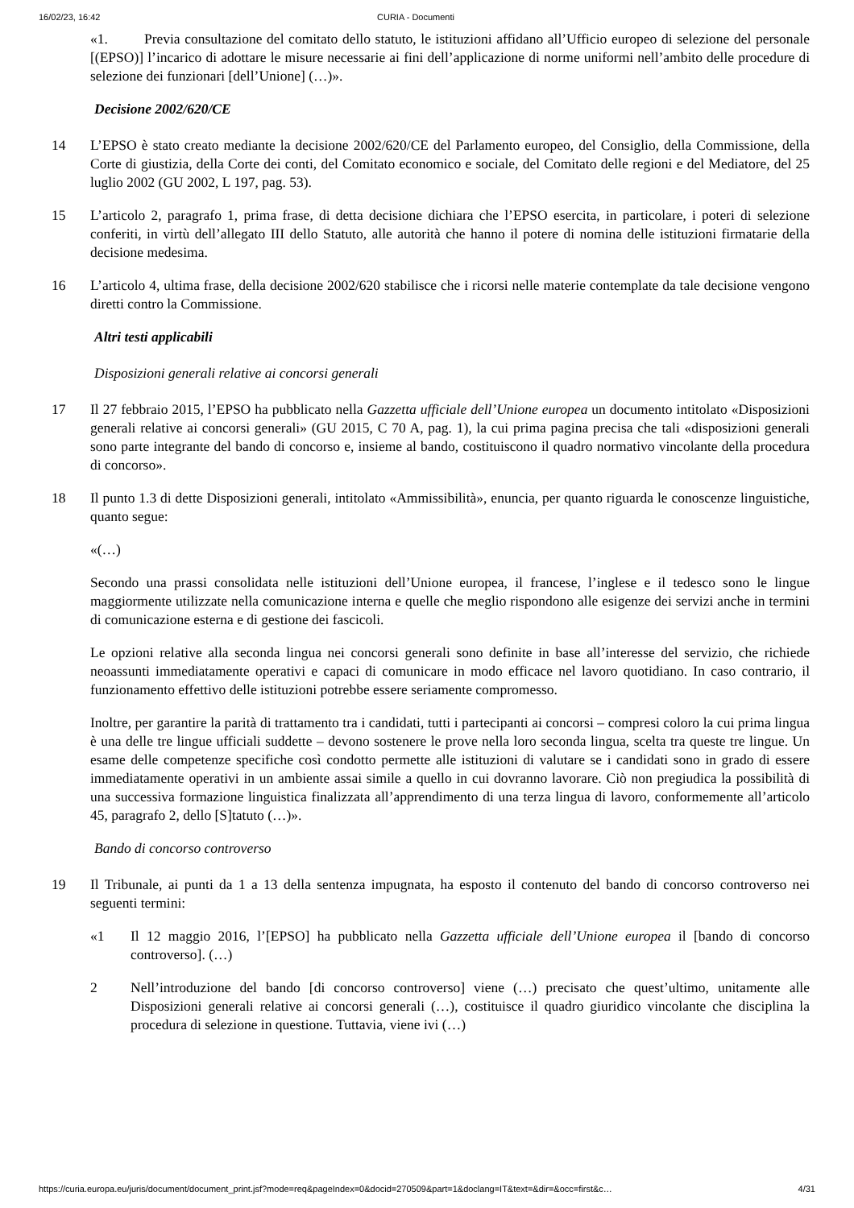16/02/23, 16:42 CURIA - Documenti
«1. Previa consultazione del comitato dello statuto, le istituzioni affidano all’Ufficio europeo di selezione del personale [(EPSO)] l’incarico di adottare le misure necessarie ai fini dell’applicazione di norme uniformi nell’ambito delle procedure di selezione dei funzionari [dell’Unione] (…)».
Decisione 2002/620/CE
14 L’EPSO è stato creato mediante la decisione 2002/620/CE del Parlamento europeo, del Consiglio, della Commissione, della Corte di giustizia, della Corte dei conti, del Comitato economico e sociale, del Comitato delle regioni e del Mediatore, del 25 luglio 2002 (GU 2002, L 197, pag. 53).
15 L’articolo 2, paragrafo 1, prima frase, di detta decisione dichiara che l’EPSO esercita, in particolare, i poteri di selezione conferiti, in virtù dell’allegato III dello Statuto, alle autorità che hanno il potere di nomina delle istituzioni firmatarie della decisione medesima.
16 L’articolo 4, ultima frase, della decisione 2002/620 stabilisce che i ricorsi nelle materie contemplate da tale decisione vengono diretti contro la Commissione.
Altri testi applicabili
Disposizioni generali relative ai concorsi generali
17 Il 27 febbraio 2015, l’EPSO ha pubblicato nella Gazzetta ufficiale dell’Unione europea un documento intitolato «Disposizioni generali relative ai concorsi generali» (GU 2015, C 70 A, pag. 1), la cui prima pagina precisa che tali «disposizioni generali sono parte integrante del bando di concorso e, insieme al bando, costituiscono il quadro normativo vincolante della procedura di concorso».
18 Il punto 1.3 di dette Disposizioni generali, intitolato «Ammissibilità», enuncia, per quanto riguarda le conoscenze linguistiche, quanto segue:
«(…)
Secondo una prassi consolidata nelle istituzioni dell’Unione europea, il francese, l’inglese e il tedesco sono le lingue maggiormente utilizzate nella comunicazione interna e quelle che meglio rispondono alle esigenze dei servizi anche in termini di comunicazione esterna e di gestione dei fascicoli.
Le opzioni relative alla seconda lingua nei concorsi generali sono definite in base all’interesse del servizio, che richiede neoassunti immediatamente operativi e capaci di comunicare in modo efficace nel lavoro quotidiano. In caso contrario, il funzionamento effettivo delle istituzioni potrebbe essere seriamente compromesso.
Inoltre, per garantire la parità di trattamento tra i candidati, tutti i partecipanti ai concorsi – compresi coloro la cui prima lingua è una delle tre lingue ufficiali suddette – devono sostenere le prove nella loro seconda lingua, scelta tra queste tre lingue. Un esame delle competenze specifiche così condotto permette alle istituzioni di valutare se i candidati sono in grado di essere immediatamente operativi in un ambiente assai simile a quello in cui dovranno lavorare. Ciò non pregiudica la possibilità di una successiva formazione linguistica finalizzata all’apprendimento di una terza lingua di lavoro, conformemente all’articolo 45, paragrafo 2, dello [S]tatuto (…)».
Bando di concorso controverso
19 Il Tribunale, ai punti da 1 a 13 della sentenza impugnata, ha esposto il contenuto del bando di concorso controverso nei seguenti termini:
«1 Il 12 maggio 2016, l’[EPSO] ha pubblicato nella Gazzetta ufficiale dell’Unione europea il [bando di concorso controverso]. (…)
2 Nell’introduzione del bando [di concorso controverso] viene (…) precisato che quest’ultimo, unitamente alle Disposizioni generali relative ai concorsi generali (…), costituisce il quadro giuridico vincolante che disciplina la procedura di selezione in questione. Tuttavia, viene ivi (…)
https://curia.europa.eu/juris/document/document_print.jsf?mode=req&pageIndex=0&docid=270509&part=1&doclang=IT&text=&dir=&occ=first&c… 4/31